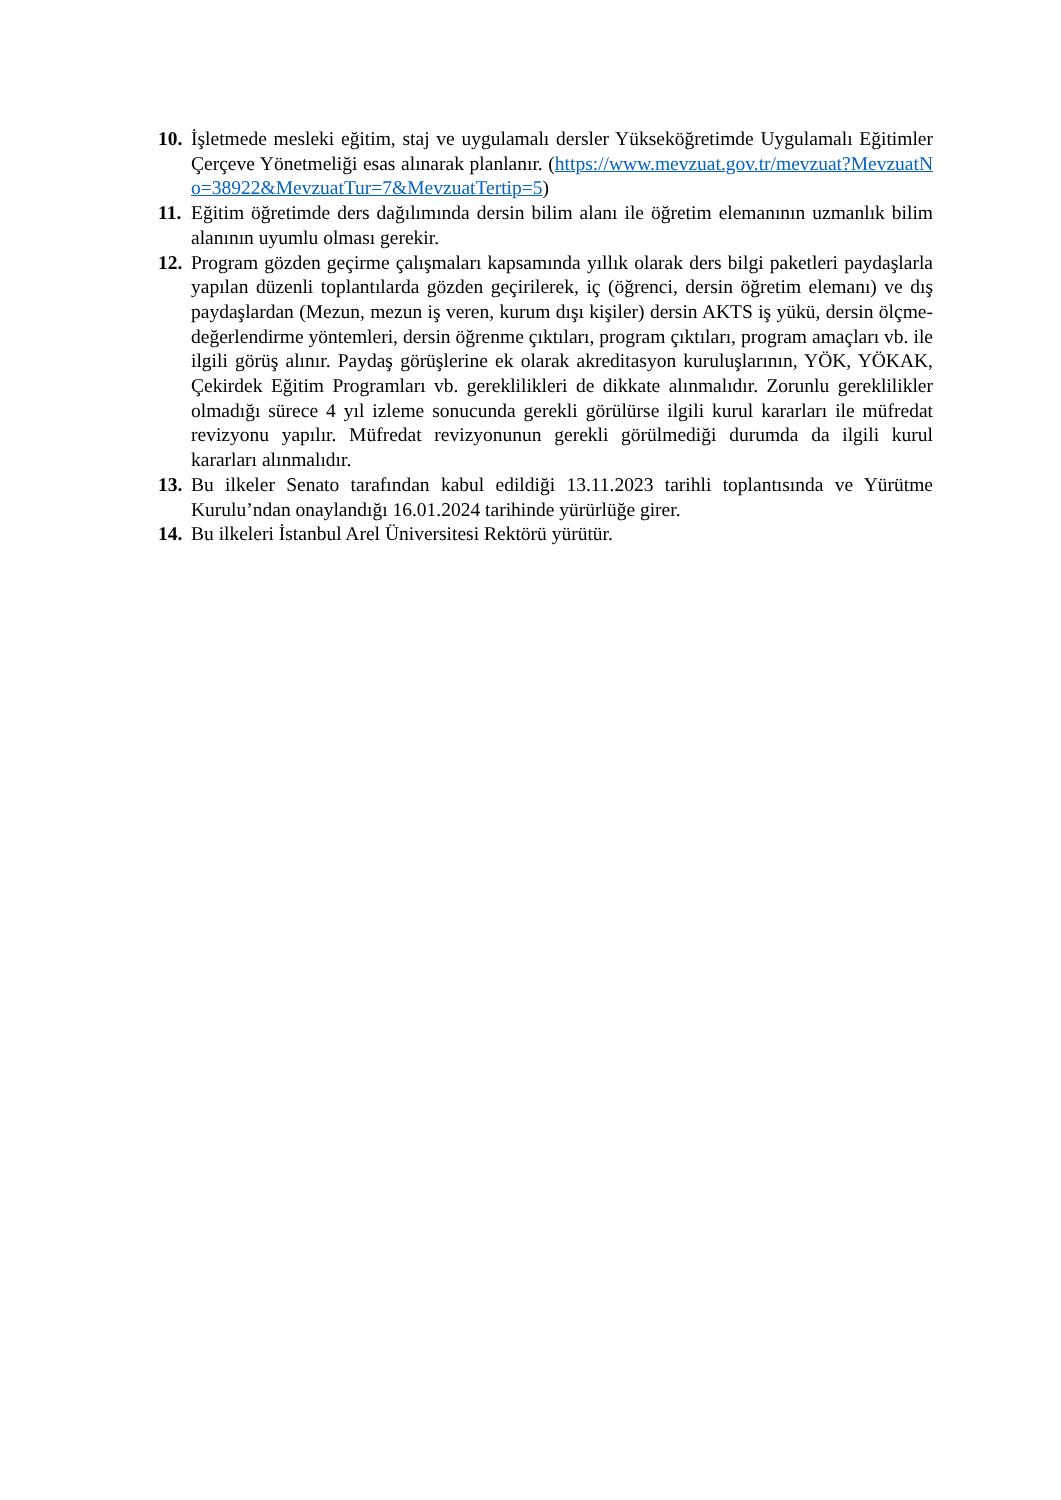10.
İşletmede mesleki eğitim, staj ve uygulamalı dersler Yükseköğretimde Uygulamalı Eğitimler Çerçeve Yönetmeliği esas alınarak planlanır. (https://www.mevzuat.gov.tr/mevzuat?MevzuatNo=38922&MevzuatTur=7&MevzuatTertip=5)
11.
Eğitim öğretimde ders dağılımında dersin bilim alanı ile öğretim elemanının uzmanlık bilim alanının uyumlu olması gerekir.
12.
Program gözden geçirme çalışmaları kapsamında yıllık olarak ders bilgi paketleri paydaşlarla yapılan düzenli toplantılarda gözden geçirilerek, iç (öğrenci, dersin öğretim elemanı) ve dış paydaşlardan (Mezun, mezun iş veren, kurum dışı kişiler) dersin AKTS iş yükü, dersin ölçme-değerlendirme yöntemleri, dersin öğrenme çıktıları, program çıktıları, program amaçları vb. ile ilgili görüş alınır. Paydaş görüşlerine ek olarak akreditasyon kuruluşlarının, YÖK, YÖKAK, Çekirdek Eğitim Programları vb. gereklilikleri de dikkate alınmalıdır. Zorunlu gereklilikler olmadığı sürece 4 yıl izleme sonucunda gerekli görülürse ilgili kurul kararları ile müfredat revizyonu yapılır. Müfredat revizyonunun gerekli görülmediği durumda da ilgili kurul kararları alınmalıdır.
13.
Bu ilkeler Senato tarafından kabul edildiği 13.11.2023 tarihli toplantısında ve Yürütme Kurulu’ndan onaylandığı 16.01.2024 tarihinde yürürlüğe girer.
14.
Bu ilkeleri İstanbul Arel Üniversitesi Rektörü yürütür.